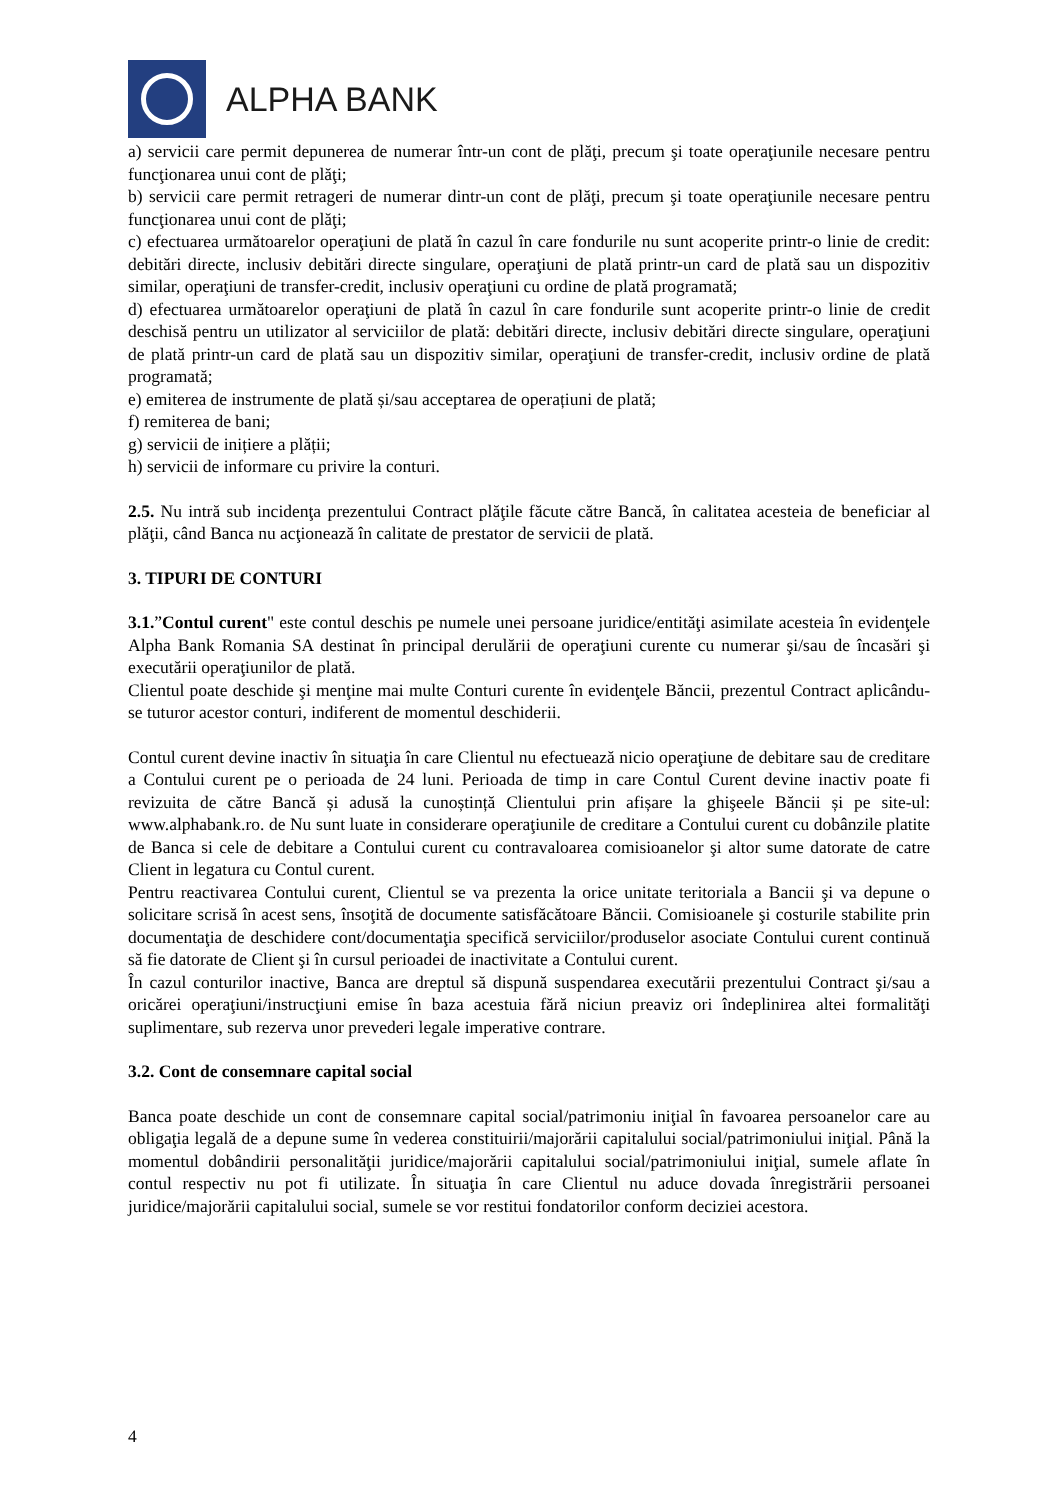ALPHA BANK
a) servicii care permit depunerea de numerar într-un cont de plăţi, precum şi toate operaţiunile necesare pentru funcţionarea unui cont de plăţi;
b) servicii care permit retrageri de numerar dintr-un cont de plăţi, precum şi toate operaţiunile necesare pentru funcţionarea unui cont de plăţi;
c) efectuarea următoarelor operaţiuni de plată în cazul în care fondurile nu sunt acoperite printr-o linie de credit: debitări directe, inclusiv debitări directe singulare, operaţiuni de plată printr-un card de plată sau un dispozitiv similar, operaţiuni de transfer-credit, inclusiv operaţiuni cu ordine de plată programată;
d) efectuarea următoarelor operaţiuni de plată în cazul în care fondurile sunt acoperite printr-o linie de credit deschisă pentru un utilizator al serviciilor de plată: debitări directe, inclusiv debitări directe singulare, operaţiuni de plată printr-un card de plată sau un dispozitiv similar, operaţiuni de transfer-credit, inclusiv ordine de plată programată;
e) emiterea de instrumente de plată și/sau acceptarea de operațiuni de plată;
f) remiterea de bani;
g) servicii de inițiere a plății;
h) servicii de informare cu privire la conturi.
2.5. Nu intră sub incidenţa prezentului Contract plăţile făcute către Bancă, în calitatea acesteia de beneficiar al plăţii, când Banca nu acţionează în calitate de prestator de servicii de plată.
3. TIPURI DE CONTURI
3.1.”Contul curent" este contul deschis pe numele unei persoane juridice/entităţi asimilate acesteia în evidenţele Alpha Bank Romania SA destinat în principal derulării de operaţiuni curente cu numerar şi/sau de încasări şi executării operaţiunilor de plată.
Clientul poate deschide şi menţine mai multe Conturi curente în evidenţele Băncii, prezentul Contract aplicându-se tuturor acestor conturi, indiferent de momentul deschiderii.
Contul curent devine inactiv în situaţia în care Clientul nu efectuează nicio operaţiune de debitare sau de creditare a Contului curent pe o perioada de 24 luni. Perioada de timp in care Contul Curent devine inactiv poate fi revizuita de către Bancă și adusă la cunoștință Clientului prin afișare la ghişeele Băncii și pe site-ul: www.alphabank.ro. de Nu sunt luate in considerare operaţiunile de creditare a Contului curent cu dobânzile platite de Banca si cele de debitare a Contului curent cu contravaloarea comisioanelor şi altor sume datorate de catre Client in legatura cu Contul curent.
Pentru reactivarea Contului curent, Clientul se va prezenta la orice unitate teritoriala a Bancii şi va depune o solicitare scrisă în acest sens, însoţită de documente satisfăcătoare Băncii. Comisioanele şi costurile stabilite prin documentaţia de deschidere cont/documentaţia specifică serviciilor/produselor asociate Contului curent continuă să fie datorate de Client şi în cursul perioadei de inactivitate a Contului curent.
În cazul conturilor inactive, Banca are dreptul să dispună suspendarea executării prezentului Contract şi/sau a oricărei operaţiuni/instrucţiuni emise în baza acestuia fără niciun preaviz ori îndeplinirea altei formalităţi suplimentare, sub rezerva unor prevederi legale imperative contrare.
3.2. Cont de consemnare capital social
Banca poate deschide un cont de consemnare capital social/patrimoniu iniţial în favoarea persoanelor care au obligaţia legală de a depune sume în vederea constituirii/majorării capitalului social/patrimoniului iniţial. Până la momentul dobândirii personalităţii juridice/majorării capitalului social/patrimoniului iniţial, sumele aflate în contul respectiv nu pot fi utilizate. În situaţia în care Clientul nu aduce dovada înregistrării persoanei juridice/majorării capitalului social, sumele se vor restitui fondatorilor conform deciziei acestora.
4